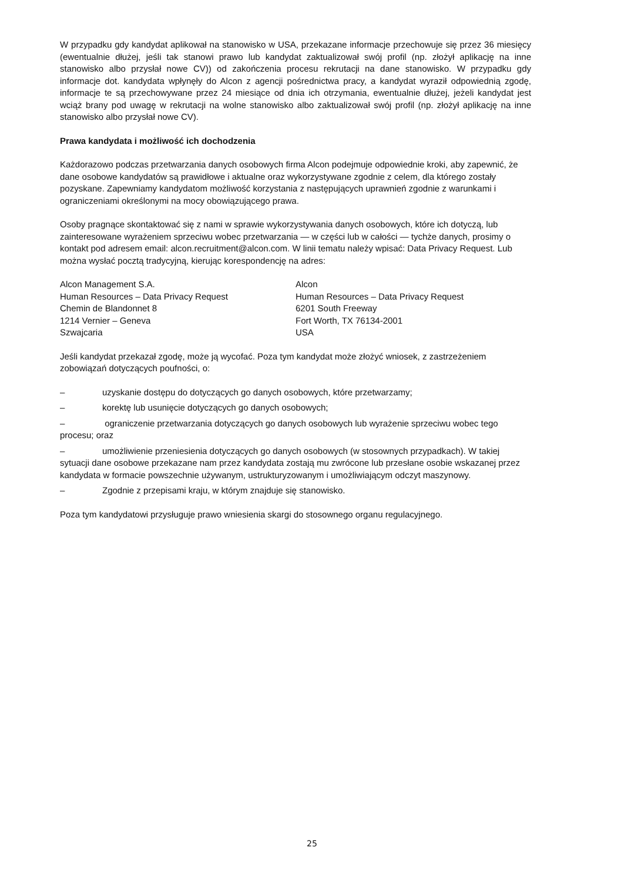W przypadku gdy kandydat aplikował na stanowisko w USA, przekazane informacje przechowuje się przez 36 miesięcy (ewentualnie dłużej, jeśli tak stanowi prawo lub kandydat zaktualizował swój profil (np. złożył aplikację na inne stanowisko albo przysłał nowe CV)) od zakończenia procesu rekrutacji na dane stanowisko. W przypadku gdy informacje dot. kandydata wpłynęły do Alcon z agencji pośrednictwa pracy, a kandydat wyraził odpowiednią zgodę, informacje te są przechowywane przez 24 miesiące od dnia ich otrzymania, ewentualnie dłużej, jeżeli kandydat jest wciąż brany pod uwagę w rekrutacji na wolne stanowisko albo zaktualizował swój profil (np. złożył aplikację na inne stanowisko albo przysłał nowe CV).
Prawa kandydata i możliwość ich dochodzenia
Każdorazowo podczas przetwarzania danych osobowych firma Alcon podejmuje odpowiednie kroki, aby zapewnić, że dane osobowe kandydatów są prawidłowe i aktualne oraz wykorzystywane zgodnie z celem, dla którego zostały pozyskane. Zapewniamy kandydatom możliwość korzystania z następujących uprawnień zgodnie z warunkami i ograniczeniami określonymi na mocy obowiązującego prawa.
Osoby pragnące skontaktować się z nami w sprawie wykorzystywania danych osobowych, które ich dotyczą, lub zainteresowane wyrażeniem sprzeciwu wobec przetwarzania — w części lub w całości — tychże danych, prosimy o kontakt pod adresem email: alcon.recruitment@alcon.com. W linii tematu należy wpisać: Data Privacy Request. Lub można wysłać pocztą tradycyjną, kierując korespondencję na adres:
Alcon Management S.A.
Human Resources – Data Privacy Request
Chemin de Blandonnet 8
1214 Vernier – Geneva
Szwajcaria
Alcon
Human Resources – Data Privacy Request
6201 South Freeway
Fort Worth, TX 76134-2001
USA
Jeśli kandydat przekazał zgodę, może ją wycofać. Poza tym kandydat może złożyć wniosek, z zastrzeżeniem zobowiązań dotyczących poufności, o:
– uzyskanie dostępu do dotyczących go danych osobowych, które przetwarzamy;
– korektę lub usunięcie dotyczących go danych osobowych;
– ograniczenie przetwarzania dotyczących go danych osobowych lub wyrażenie sprzeciwu wobec tego procesu; oraz
– umożliwienie przeniesienia dotyczących go danych osobowych (w stosownych przypadkach). W takiej sytuacji dane osobowe przekazane nam przez kandydata zostają mu zwrócone lub przesłane osobie wskazanej przez kandydata w formacie powszechnie używanym, ustrukturyzowanym i umożliwiającym odczyt maszynowy.
– Zgodnie z przepisami kraju, w którym znajduje się stanowisko.
Poza tym kandydatowi przysługuje prawo wniesienia skargi do stosownego organu regulacyjnego.
25